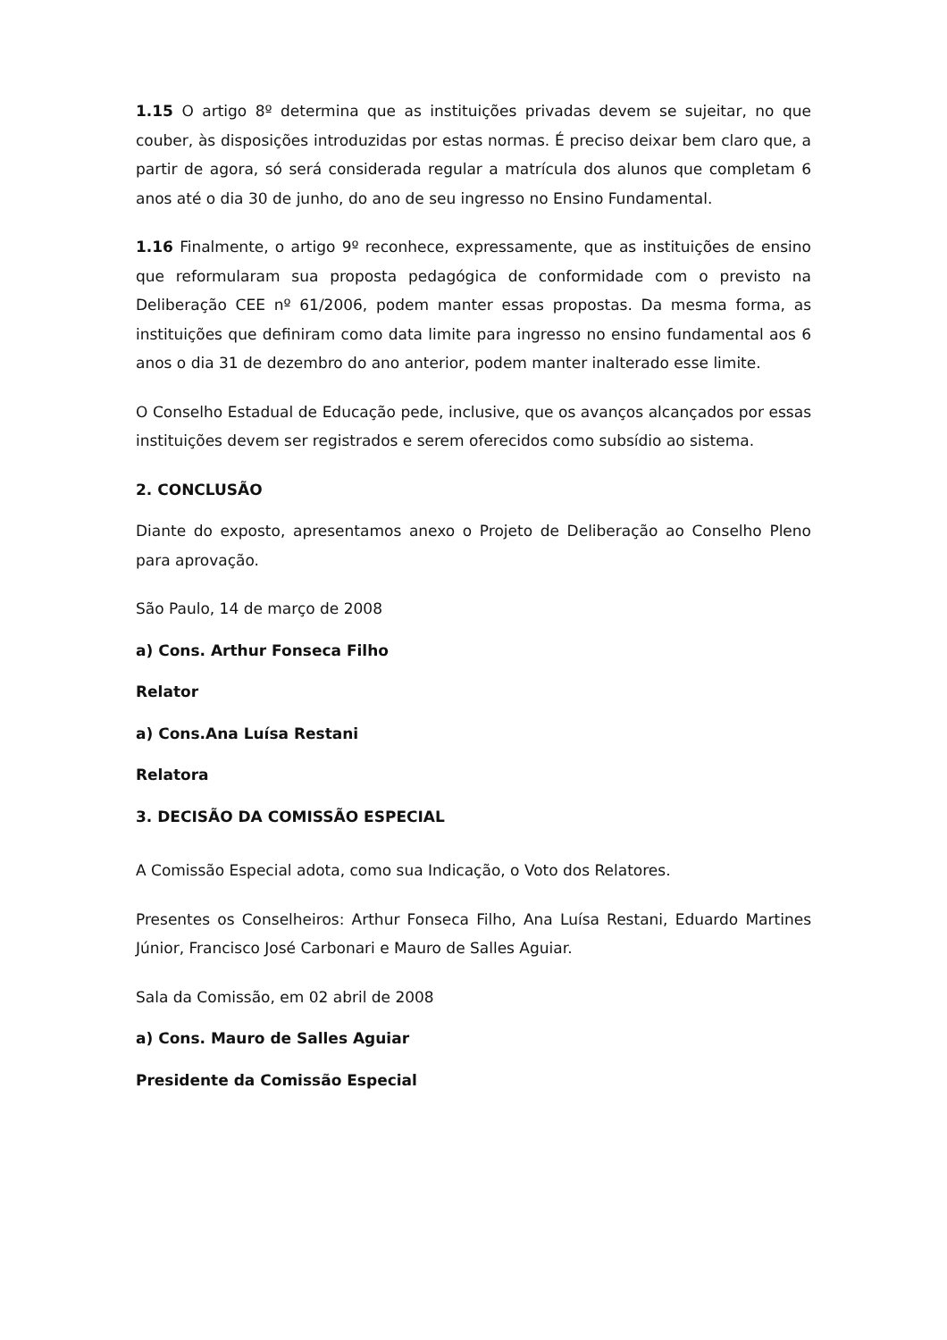1.15 O artigo 8º determina que as instituições privadas devem se sujeitar, no que couber, às disposições introduzidas por estas normas. É preciso deixar bem claro que, a partir de agora, só será considerada regular a matrícula dos alunos que completam 6 anos até o dia 30 de junho, do ano de seu ingresso no Ensino Fundamental.
1.16 Finalmente, o artigo 9º reconhece, expressamente, que as instituições de ensino que reformularam sua proposta pedagógica de conformidade com o previsto na Deliberação CEE nº 61/2006, podem manter essas propostas. Da mesma forma, as instituições que definiram como data limite para ingresso no ensino fundamental aos 6 anos o dia 31 de dezembro do ano anterior, podem manter inalterado esse limite.
O Conselho Estadual de Educação pede, inclusive, que os avanços alcançados por essas instituições devem ser registrados e serem oferecidos como subsídio ao sistema.
2. CONCLUSÃO
Diante do exposto, apresentamos anexo o Projeto de Deliberação ao Conselho Pleno para aprovação.
São Paulo, 14 de março de 2008
a) Cons. Arthur Fonseca Filho
Relator
a) Cons.Ana Luísa Restani
Relatora
3. DECISÃO DA COMISSÃO ESPECIAL
A Comissão Especial adota, como sua Indicação, o Voto dos Relatores.
Presentes os Conselheiros: Arthur Fonseca Filho, Ana Luísa Restani, Eduardo Martines Júnior, Francisco José Carbonari e Mauro de Salles Aguiar.
Sala da Comissão, em 02 abril de 2008
a) Cons. Mauro de Salles Aguiar
Presidente da Comissão Especial